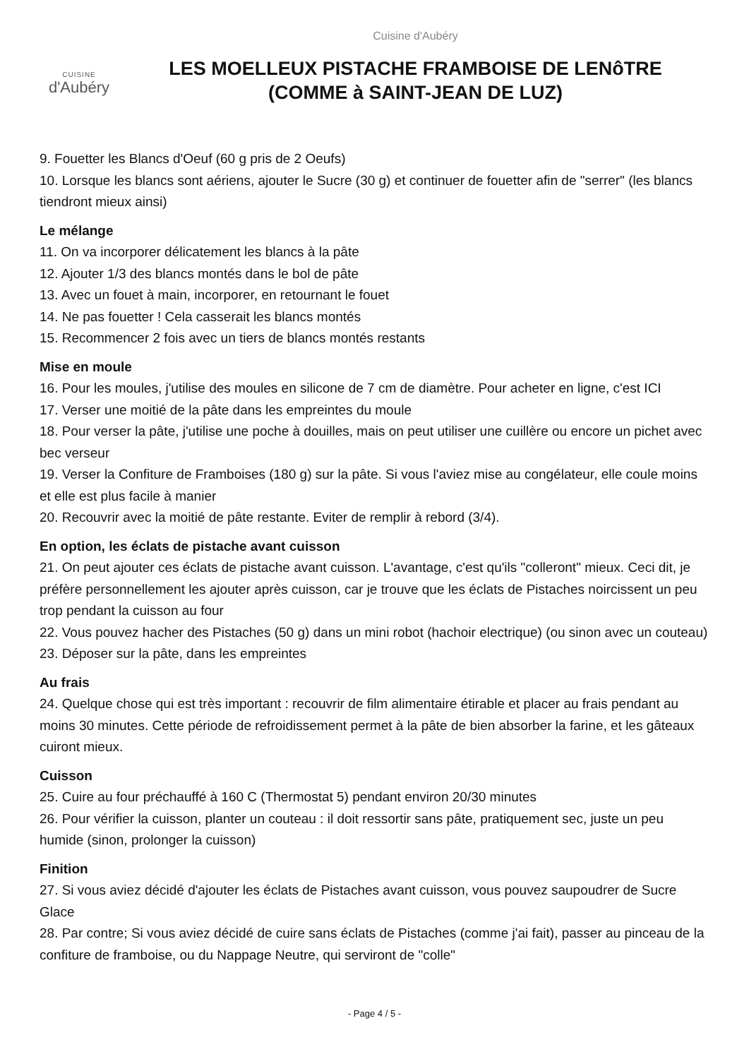CUISINE
d'Aubéry
Cuisine d'Aubéry
LES MOELLEUX PISTACHE FRAMBOISE DE LENôTRE
(COMME à SAINT-JEAN DE LUZ)
9. Fouetter les Blancs d'Oeuf (60 g pris de 2 Oeufs)
10. Lorsque les blancs sont aériens, ajouter le Sucre (30 g) et continuer de fouetter afin de "serrer" (les blancs tiendront mieux ainsi)
Le mélange
11. On va incorporer délicatement les blancs à la pâte
12. Ajouter 1/3 des blancs montés dans le bol de pâte
13. Avec un fouet à main, incorporer, en retournant le fouet
14. Ne pas fouetter ! Cela casserait les blancs montés
15. Recommencer 2 fois avec un tiers de blancs montés restants
Mise en moule
16. Pour les moules, j'utilise des moules en silicone de 7 cm de diamètre. Pour acheter en ligne, c'est ICI
17. Verser une moitié de la pâte dans les empreintes du moule
18. Pour verser la pâte, j'utilise une poche à douilles, mais on peut utiliser une cuillère ou encore un pichet avec bec verseur
19. Verser la Confiture de Framboises (180 g) sur la pâte. Si vous l'aviez mise au congélateur, elle coule moins et elle est plus facile à manier
20. Recouvrir avec la moitié de pâte restante. Eviter de remplir à rebord (3/4).
En option, les éclats de pistache avant cuisson
21. On peut ajouter ces éclats de pistache avant cuisson. L'avantage, c'est qu'ils "colleront" mieux. Ceci dit, je préfère personnellement les ajouter après cuisson, car je trouve que les éclats de Pistaches noircissent un peu trop pendant la cuisson au four
22. Vous pouvez hacher des Pistaches (50 g) dans un mini robot (hachoir electrique) (ou sinon avec un couteau)
23. Déposer sur la pâte, dans les empreintes
Au frais
24. Quelque chose qui est très important : recouvrir de film alimentaire étirable et placer au frais pendant au moins 30 minutes. Cette période de refroidissement permet à la pâte de bien absorber la farine, et les gâteaux cuiront mieux.
Cuisson
25. Cuire au four préchauffé à 160 C (Thermostat 5) pendant environ 20/30 minutes
26. Pour vérifier la cuisson, planter un couteau : il doit ressortir sans pâte, pratiquement sec, juste un peu humide (sinon, prolonger la cuisson)
Finition
27. Si vous aviez décidé d'ajouter les éclats de Pistaches avant cuisson, vous pouvez saupoudrer de Sucre Glace
28. Par contre; Si vous aviez décidé de cuire sans éclats de Pistaches (comme j'ai fait), passer au pinceau de la confiture de framboise, ou du Nappage Neutre, qui serviront de "colle"
- Page 4 / 5 -